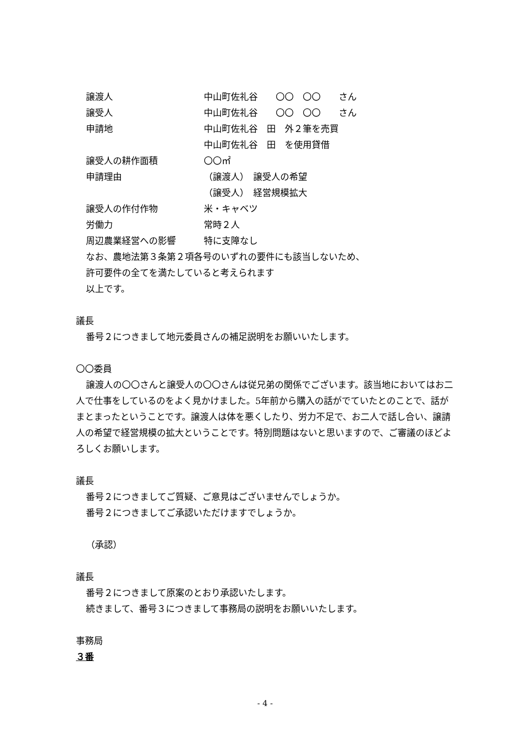譲渡人 中山町佐礼谷　　〇〇　〇〇　　さん
譲受人 中山町佐礼谷　　〇〇　〇〇　　さん
申請地 中山町佐礼谷　田　外２筆を売買
中山町佐礼谷　田　を使用貸借
譲受人の耕作面積 〇〇㎡
申請理由 （譲渡人）　譲受人の希望
（譲受人）　経営規模拡大
譲受人の作付作物 米・キャベツ
労働力 常時２人
周辺農業経営への影響 特に支障なし
なお、農地法第３条第２項各号のいずれの要件にも該当しないため、
許可要件の全てを満たしていると考えられます
以上です。
議長
番号２につきまして地元委員さんの補足説明をお願いいたします。
〇〇委員
譲渡人の〇〇さんと譲受人の〇〇さんは従兄弟の関係でございます。該当地においてはお二人で仕事をしているのをよく見かけました。5年前から購入の話がでていたとのことで、話がまとまったということです。譲渡人は体を悪くしたり、労力不足で、お二人で話し合い、譲請人の希望で経営規模の拡大ということです。特別問題はないと思いますので、ご審議のほどよろしくお願いします。
議長
番号２につきましてご質疑、ご意見はございませんでしょうか。
番号２につきましてご承認いただけますでしょうか。
（承認）
議長
番号２につきまして原案のとおり承認いたします。
続きまして、番号３につきまして事務局の説明をお願いいたします。
事務局
３番
- 4 -